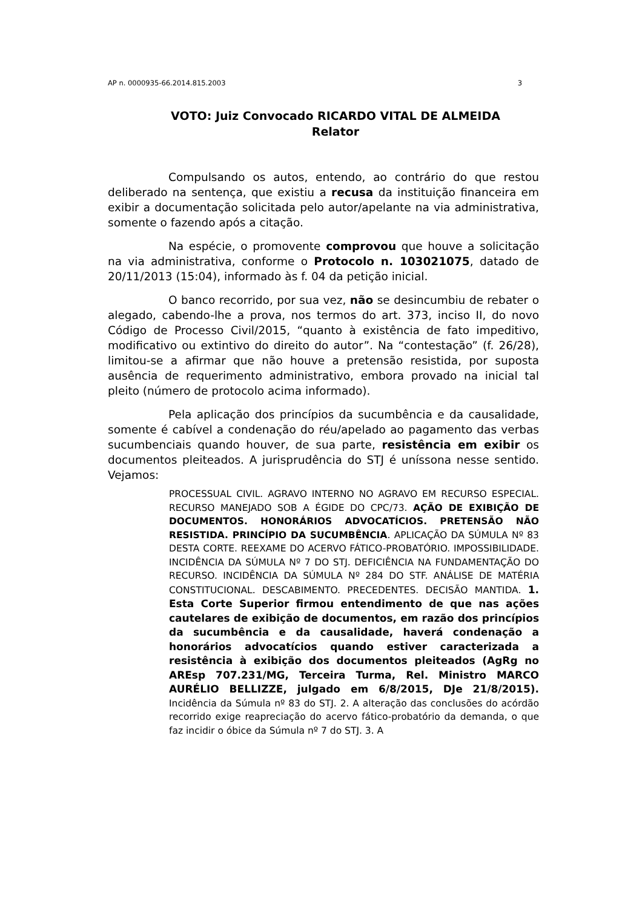AP n. 0000935-66.2014.815.2003 3
VOTO: Juiz Convocado RICARDO VITAL DE ALMEIDA
Relator
Compulsando os autos, entendo, ao contrário do que restou deliberado na sentença, que existiu a recusa da instituição financeira em exibir a documentação solicitada pelo autor/apelante na via administrativa, somente o fazendo após a citação.
Na espécie, o promovente comprovou que houve a solicitação na via administrativa, conforme o Protocolo n. 103021075, datado de 20/11/2013 (15:04), informado às f. 04 da petição inicial.
O banco recorrido, por sua vez, não se desincumbiu de rebater o alegado, cabendo-lhe a prova, nos termos do art. 373, inciso II, do novo Código de Processo Civil/2015, “quanto à existência de fato impeditivo, modificativo ou extintivo do direito do autor”. Na “contestação” (f. 26/28), limitou-se a afirmar que não houve a pretensão resistida, por suposta ausência de requerimento administrativo, embora provado na inicial tal pleito (número de protocolo acima informado).
Pela aplicação dos princípios da sucumbência e da causalidade, somente é cabível a condenação do réu/apelado ao pagamento das verbas sucumbenciais quando houver, de sua parte, resistência em exibir os documentos pleiteados. A jurisprudência do STJ é uníssona nesse sentido. Vejamos:
PROCESSUAL CIVIL. AGRAVO INTERNO NO AGRAVO EM RECURSO ESPECIAL. RECURSO MANEJADO SOB A ÉGIDE DO CPC/73. AÇÃO DE EXIBIÇÃO DE DOCUMENTOS. HONORÁRIOS ADVOCATÍCIOS. PRETENSÃO NÃO RESISTIDA. PRINCÍPIO DA SUCUMBÊNCIA. APLICAÇÃO DA SÚMULA Nº 83 DESTA CORTE. REEXAME DO ACERVO FÁTICO-PROBATÓRIO. IMPOSSIBILIDADE. INCIDÊNCIA DA SÚMULA Nº 7 DO STJ. DEFICIÊNCIA NA FUNDAMENTAÇÃO DO RECURSO. INCIDÊNCIA DA SÚMULA Nº 284 DO STF. ANÁLISE DE MATÉRIA CONSTITUCIONAL. DESCABIMENTO. PRECEDENTES. DECISÃO MANTIDA. 1. Esta Corte Superior firmou entendimento de que nas ações cautelares de exibição de documentos, em razão dos princípios da sucumbência e da causalidade, haverá condenação a honorários advocatícios quando estiver caracterizada a resistência à exibição dos documentos pleiteados (AgRg no AREsp 707.231/MG, Terceira Turma, Rel. Ministro MARCO AURÉLIO BELLIZZE, julgado em 6/8/2015, DJe 21/8/2015). Incidência da Súmula nº 83 do STJ. 2. A alteração das conclusões do acórdão recorrido exige reapreciação do acervo fático-probatório da demanda, o que faz incidir o óbice da Súmula nº 7 do STJ. 3. A